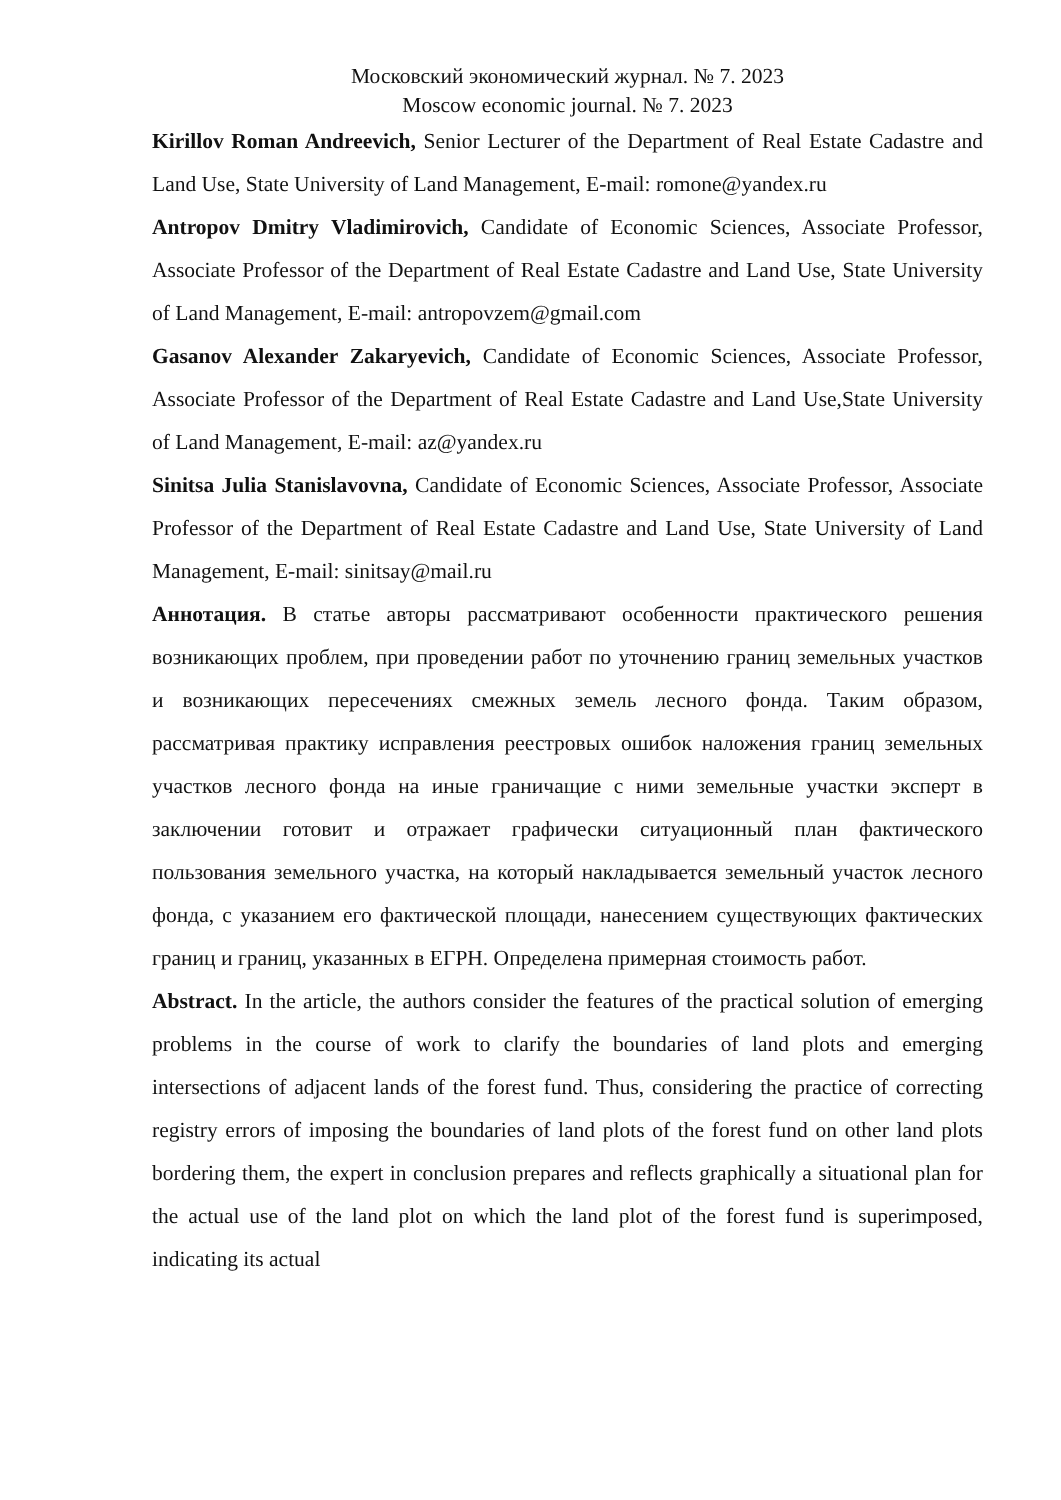Московский экономический журнал. № 7. 2023
Moscow economic journal. № 7. 2023
Kirillov Roman Andreevich, Senior Lecturer of the Department of Real Estate Cadastre and Land Use, State University of Land Management, E-mail: romone@yandex.ru
Antropov Dmitry Vladimirovich, Candidate of Economic Sciences, Associate Professor, Associate Professor of the Department of Real Estate Cadastre and Land Use, State University of Land Management, E-mail: antropovzem@gmail.com
Gasanov Alexander Zakaryevich, Candidate of Economic Sciences, Associate Professor, Associate Professor of the Department of Real Estate Cadastre and Land Use,State University of Land Management, E-mail: az@yandex.ru
Sinitsa Julia Stanislavovna, Candidate of Economic Sciences, Associate Professor, Associate Professor of the Department of Real Estate Cadastre and Land Use, State University of Land Management, E-mail: sinitsay@mail.ru
Аннотация. В статье авторы рассматривают особенности практического решения возникающих проблем, при проведении работ по уточнению границ земельных участков и возникающих пересечениях смежных земель лесного фонда. Таким образом, рассматривая практику исправления реестровых ошибок наложения границ земельных участков лесного фонда на иные граничащие с ними земельные участки эксперт в заключении готовит и отражает графически ситуационный план фактического пользования земельного участка, на который накладывается земельный участок лесного фонда, с указанием его фактической площади, нанесением существующих фактических границ и границ, указанных в ЕГРН. Определена примерная стоимость работ.
Abstract. In the article, the authors consider the features of the practical solution of emerging problems in the course of work to clarify the boundaries of land plots and emerging intersections of adjacent lands of the forest fund. Thus, considering the practice of correcting registry errors of imposing the boundaries of land plots of the forest fund on other land plots bordering them, the expert in conclusion prepares and reflects graphically a situational plan for the actual use of the land plot on which the land plot of the forest fund is superimposed, indicating its actual